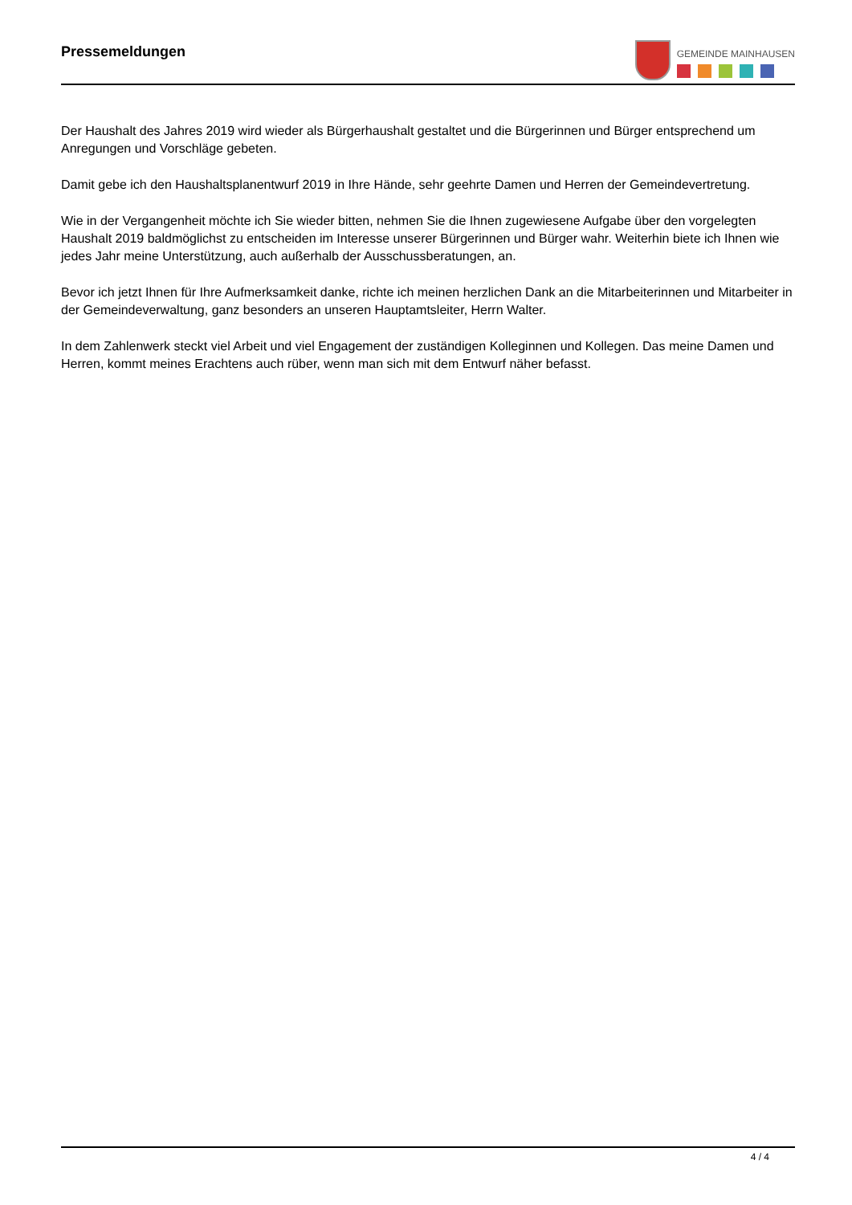Pressemeldungen
GEMEINDE MAINHAUSEN
Der Haushalt des Jahres 2019 wird wieder als Bürgerhaushalt gestaltet und die Bürgerinnen und Bürger entsprechend um Anregungen und Vorschläge gebeten.
Damit gebe ich den Haushaltsplanentwurf 2019 in Ihre Hände, sehr geehrte Damen und Herren der Gemeindevertretung.
Wie in der Vergangenheit möchte ich Sie wieder bitten, nehmen Sie die Ihnen zugewiesene Aufgabe über den vorgelegten Haushalt 2019 baldmöglichst zu entscheiden im Interesse unserer Bürgerinnen und Bürger wahr. Weiterhin biete ich Ihnen wie jedes Jahr meine Unterstützung, auch außerhalb der Ausschussberatungen, an.
Bevor ich jetzt Ihnen für Ihre Aufmerksamkeit danke, richte ich meinen herzlichen Dank an die Mitarbeiterinnen und Mitarbeiter in der Gemeindeverwaltung, ganz besonders an unseren Hauptamtsleiter, Herrn Walter.
In dem Zahlenwerk steckt viel Arbeit und viel Engagement der zuständigen Kolleginnen und Kollegen. Das meine Damen und Herren, kommt meines Erachtens auch rüber, wenn man sich mit dem Entwurf näher befasst.
4 / 4